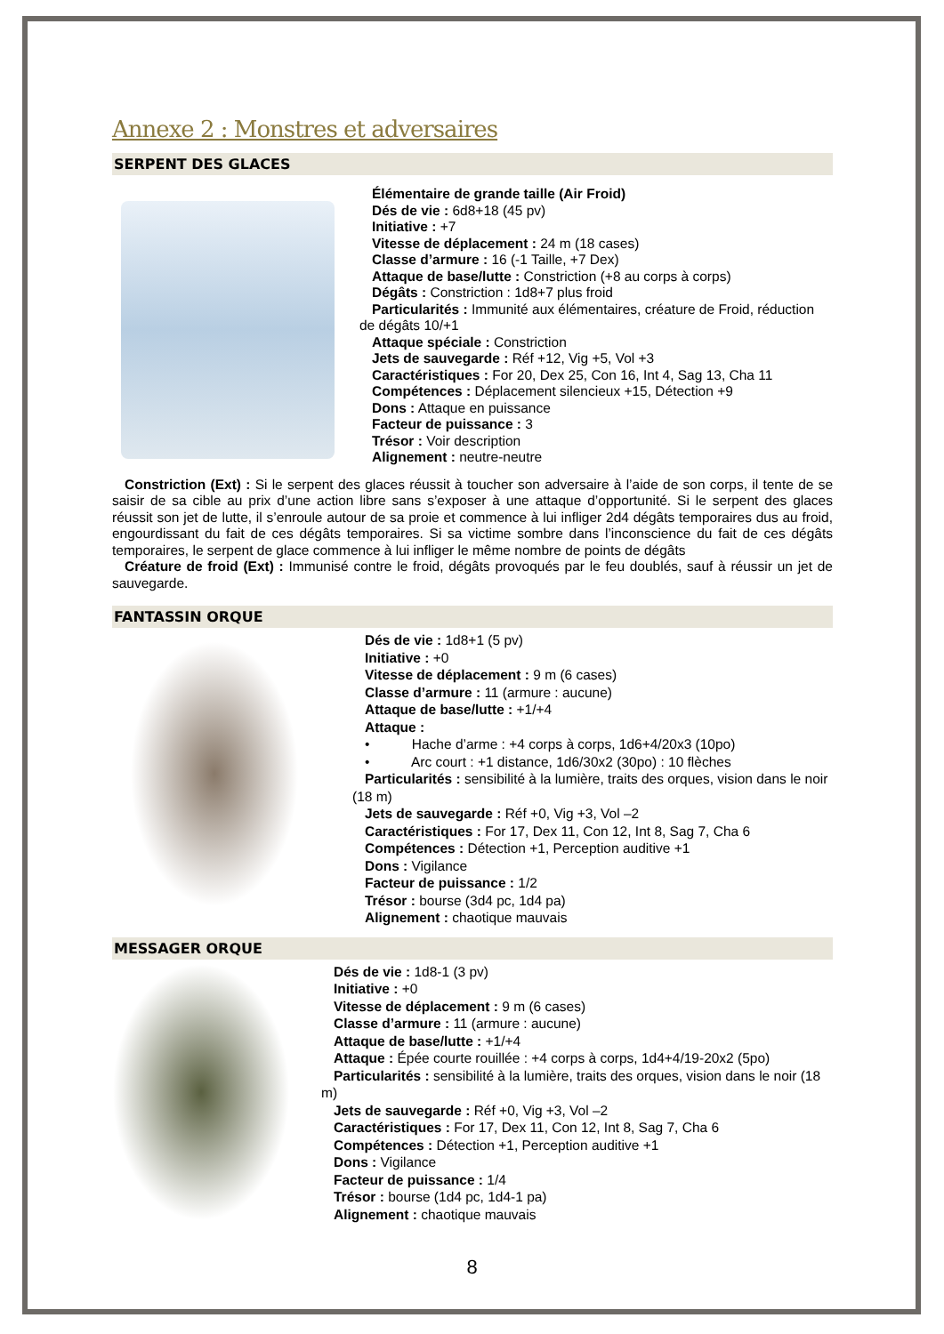Annexe 2 : Monstres et adversaires
SERPENT DES GLACES
Élémentaire de grande taille (Air Froid)
Dés de vie : 6d8+18 (45 pv)
Initiative : +7
Vitesse de déplacement : 24 m (18 cases)
Classe d’armure : 16 (-1 Taille, +7 Dex)
Attaque de base/lutte : Constriction (+8 au corps à corps)
Dégâts : Constriction : 1d8+7 plus froid
Particularités : Immunité aux élémentaires, créature de Froid, réduction de dégâts 10/+1
Attaque spéciale : Constriction
Jets de sauvegarde : Réf +12, Vig +5, Vol +3
Caractéristiques : For 20, Dex 25, Con 16, Int 4, Sag 13, Cha 11
Compétences : Déplacement silencieux +15, Détection +9
Dons : Attaque en puissance
Facteur de puissance : 3
Trésor : Voir description
Alignement : neutre-neutre
Constriction (Ext) : Si le serpent des glaces réussit à toucher son adversaire à l’aide de son corps, il tente de se saisir de sa cible au prix d’une action libre sans s’exposer à une attaque d’opportunité. Si le serpent des glaces réussit son jet de lutte, il s’enroule autour de sa proie et commence à lui infliger 2d4 dégâts temporaires dus au froid, engourdissant du fait de ces dégâts temporaires. Si sa victime sombre dans l’inconscience du fait de ces dégâts temporaires, le serpent de glace commence à lui infliger le même nombre de points de dégâts
Créature de froid (Ext) : Immunisé contre le froid, dégâts provoqués par le feu doublés, sauf à réussir un jet de sauvegarde.
FANTASSIN ORQUE
Dés de vie : 1d8+1 (5 pv)
Initiative : +0
Vitesse de déplacement : 9 m (6 cases)
Classe d’armure : 11 (armure : aucune)
Attaque de base/lutte : +1/+4
Attaque :
• Hache d’arme : +4 corps à corps, 1d6+4/20x3 (10po)
• Arc court : +1 distance, 1d6/30x2 (30po) : 10 flèches
Particularités : sensibilité à la lumière, traits des orques, vision dans le noir (18 m)
Jets de sauvegarde : Réf +0, Vig +3, Vol –2
Caractéristiques : For 17, Dex 11, Con 12, Int 8, Sag 7, Cha 6
Compétences : Détection +1, Perception auditive +1
Dons : Vigilance
Facteur de puissance : 1/2
Trésor : bourse (3d4 pc, 1d4 pa)
Alignement : chaotique mauvais
MESSAGER ORQUE
Dés de vie : 1d8-1 (3 pv)
Initiative : +0
Vitesse de déplacement : 9 m (6 cases)
Classe d’armure : 11 (armure : aucune)
Attaque de base/lutte : +1/+4
Attaque : Épée courte rouillée : +4 corps à corps, 1d4+4/19-20x2 (5po)
Particularités : sensibilité à la lumière, traits des orques, vision dans le noir (18 m)
Jets de sauvegarde : Réf +0, Vig +3, Vol –2
Caractéristiques : For 17, Dex 11, Con 12, Int 8, Sag 7, Cha 6
Compétences : Détection +1, Perception auditive +1
Dons : Vigilance
Facteur de puissance : 1/4
Trésor : bourse (1d4 pc, 1d4-1 pa)
Alignement : chaotique mauvais
8